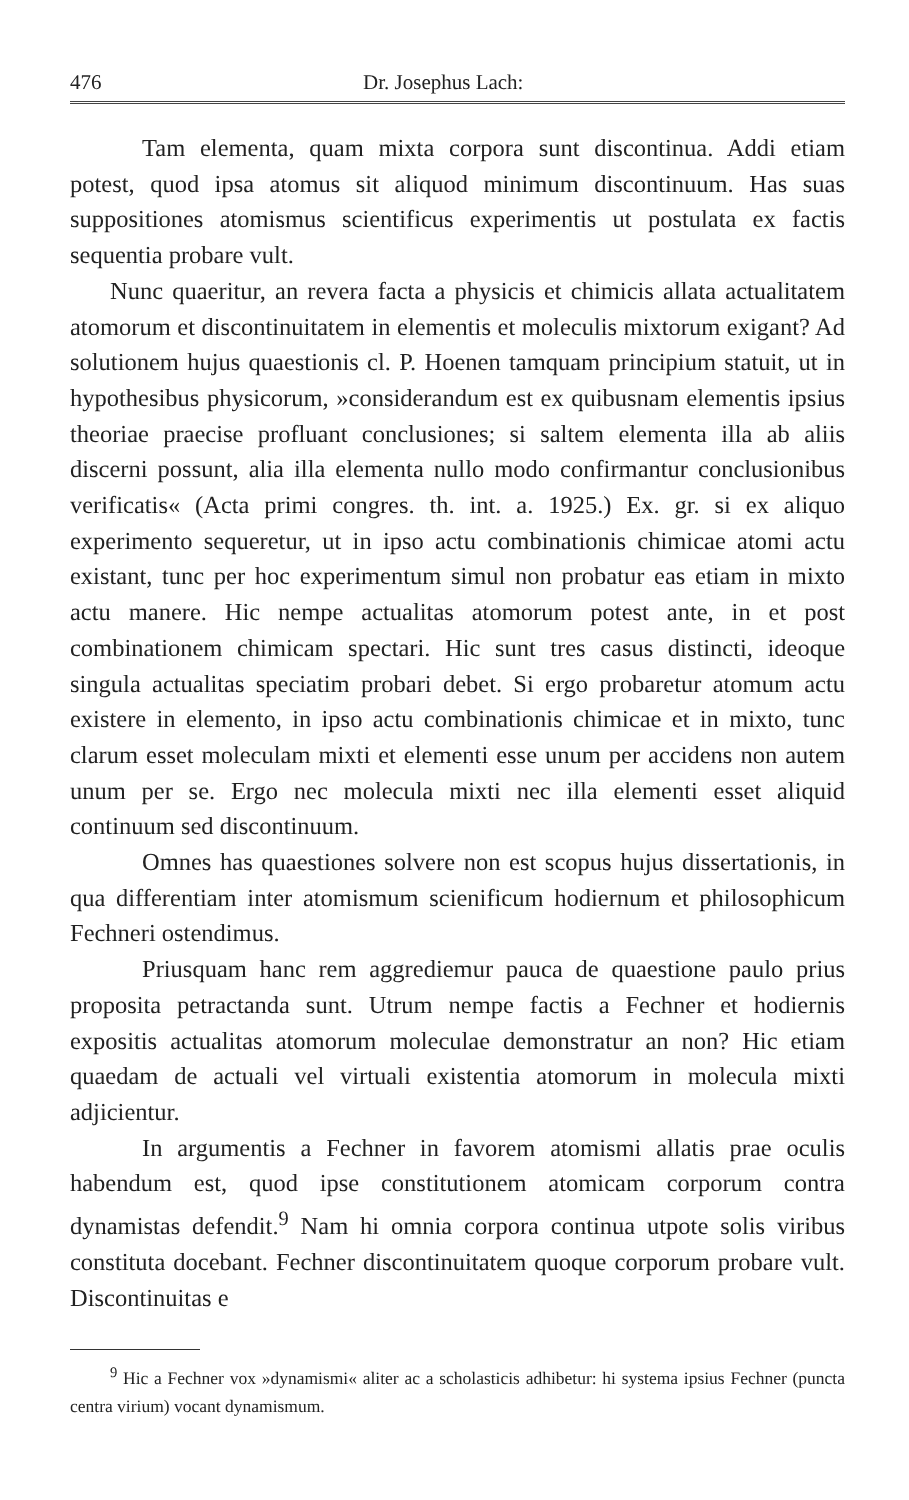476 Dr. Josephus Lach:
Tam elementa, quam mixta corpora sunt discontinua. Addi etiam potest, quod ipsa atomus sit aliquod minimum discontinuum. Has suas suppositiones atomismus scientificus experimentis ut postulata ex factis sequentia probare vult.
Nunc quaeritur, an revera facta a physicis et chimicis allata actualitatem atomorum et discontinuitatem in elementis et moleculis mixtorum exigant? Ad solutionem hujus quaestionis cl. P. Hoenen tamquam principium statuit, ut in hypothesibus physicorum, »considerandum est ex quibusnam elementis ipsius theoriae praecise profluant conclusiones; si saltem elementa illa ab aliis discerni possunt, alia illa elementa nullo modo confirmantur conclusionibus verificatis« (Acta primi congres. th. int. a. 1925.) Ex. gr. si ex aliquo experimento sequeretur, ut in ipso actu combinationis chimicae atomi actu existant, tunc per hoc experimentum simul non probatur eas etiam in mixto actu manere. Hic nempe actualitas atomorum potest ante, in et post combinationem chimicam spectari. Hic sunt tres casus distincti, ideoque singula actualitas speciatim probari debet. Si ergo probaretur atomum actu existere in elemento, in ipso actu combinationis chimicae et in mixto, tunc clarum esset moleculam mixti et elementi esse unum per accidens non autem unum per se. Ergo nec molecula mixti nec illa elementi esset aliquid continuum sed discontinuum.
Omnes has quaestiones solvere non est scopus hujus dissertationis, in qua differentiam inter atomismum scienificum hodiernum et philosophicum Fechneri ostendimus.
Priusquam hanc rem aggrediemur pauca de quaestione paulo prius proposita petractanda sunt. Utrum nempe factis a Fechner et hodiernis expositis actualitas atomorum moleculae demonstratur an non? Hic etiam quaedam de actuali vel virtuali existentia atomorum in molecula mixti adjicientur.
In argumentis a Fechner in favorem atomismi allatis prae oculis habendum est, quod ipse constitutionem atomicam corporum contra dynamistas defendit.<sup>9</sup> Nam hi omnia corpora continua utpote solis viribus constituta docebant. Fechner discontinuitatem quoque corporum probare vult. Discontinuitas e
<sup>9</sup> Hic a Fechner vox »dynamismi« aliter ac a scholasticis adhibetur: hi systema ipsius Fechner (puncta centra virium) vocant dynamismum.